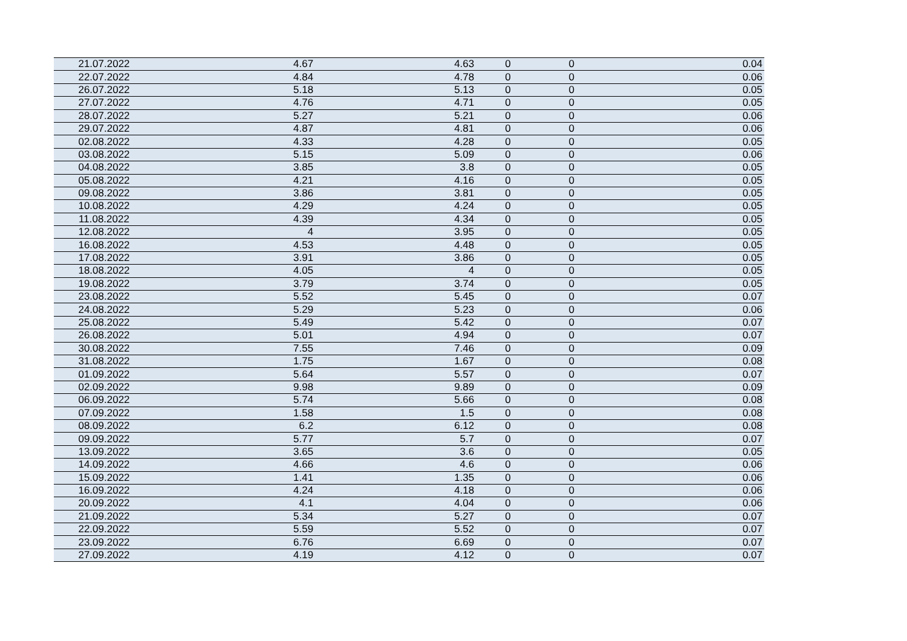| 21.07.2022 | 4.67 | 4.63 | 0 | 0 | 0.04 |
| 22.07.2022 | 4.84 | 4.78 | 0 | 0 | 0.06 |
| 26.07.2022 | 5.18 | 5.13 | 0 | 0 | 0.05 |
| 27.07.2022 | 4.76 | 4.71 | 0 | 0 | 0.05 |
| 28.07.2022 | 5.27 | 5.21 | 0 | 0 | 0.06 |
| 29.07.2022 | 4.87 | 4.81 | 0 | 0 | 0.06 |
| 02.08.2022 | 4.33 | 4.28 | 0 | 0 | 0.05 |
| 03.08.2022 | 5.15 | 5.09 | 0 | 0 | 0.06 |
| 04.08.2022 | 3.85 | 3.8 | 0 | 0 | 0.05 |
| 05.08.2022 | 4.21 | 4.16 | 0 | 0 | 0.05 |
| 09.08.2022 | 3.86 | 3.81 | 0 | 0 | 0.05 |
| 10.08.2022 | 4.29 | 4.24 | 0 | 0 | 0.05 |
| 11.08.2022 | 4.39 | 4.34 | 0 | 0 | 0.05 |
| 12.08.2022 | 4 | 3.95 | 0 | 0 | 0.05 |
| 16.08.2022 | 4.53 | 4.48 | 0 | 0 | 0.05 |
| 17.08.2022 | 3.91 | 3.86 | 0 | 0 | 0.05 |
| 18.08.2022 | 4.05 | 4 | 0 | 0 | 0.05 |
| 19.08.2022 | 3.79 | 3.74 | 0 | 0 | 0.05 |
| 23.08.2022 | 5.52 | 5.45 | 0 | 0 | 0.07 |
| 24.08.2022 | 5.29 | 5.23 | 0 | 0 | 0.06 |
| 25.08.2022 | 5.49 | 5.42 | 0 | 0 | 0.07 |
| 26.08.2022 | 5.01 | 4.94 | 0 | 0 | 0.07 |
| 30.08.2022 | 7.55 | 7.46 | 0 | 0 | 0.09 |
| 31.08.2022 | 1.75 | 1.67 | 0 | 0 | 0.08 |
| 01.09.2022 | 5.64 | 5.57 | 0 | 0 | 0.07 |
| 02.09.2022 | 9.98 | 9.89 | 0 | 0 | 0.09 |
| 06.09.2022 | 5.74 | 5.66 | 0 | 0 | 0.08 |
| 07.09.2022 | 1.58 | 1.5 | 0 | 0 | 0.08 |
| 08.09.2022 | 6.2 | 6.12 | 0 | 0 | 0.08 |
| 09.09.2022 | 5.77 | 5.7 | 0 | 0 | 0.07 |
| 13.09.2022 | 3.65 | 3.6 | 0 | 0 | 0.05 |
| 14.09.2022 | 4.66 | 4.6 | 0 | 0 | 0.06 |
| 15.09.2022 | 1.41 | 1.35 | 0 | 0 | 0.06 |
| 16.09.2022 | 4.24 | 4.18 | 0 | 0 | 0.06 |
| 20.09.2022 | 4.1 | 4.04 | 0 | 0 | 0.06 |
| 21.09.2022 | 5.34 | 5.27 | 0 | 0 | 0.07 |
| 22.09.2022 | 5.59 | 5.52 | 0 | 0 | 0.07 |
| 23.09.2022 | 6.76 | 6.69 | 0 | 0 | 0.07 |
| 27.09.2022 | 4.19 | 4.12 | 0 | 0 | 0.07 |